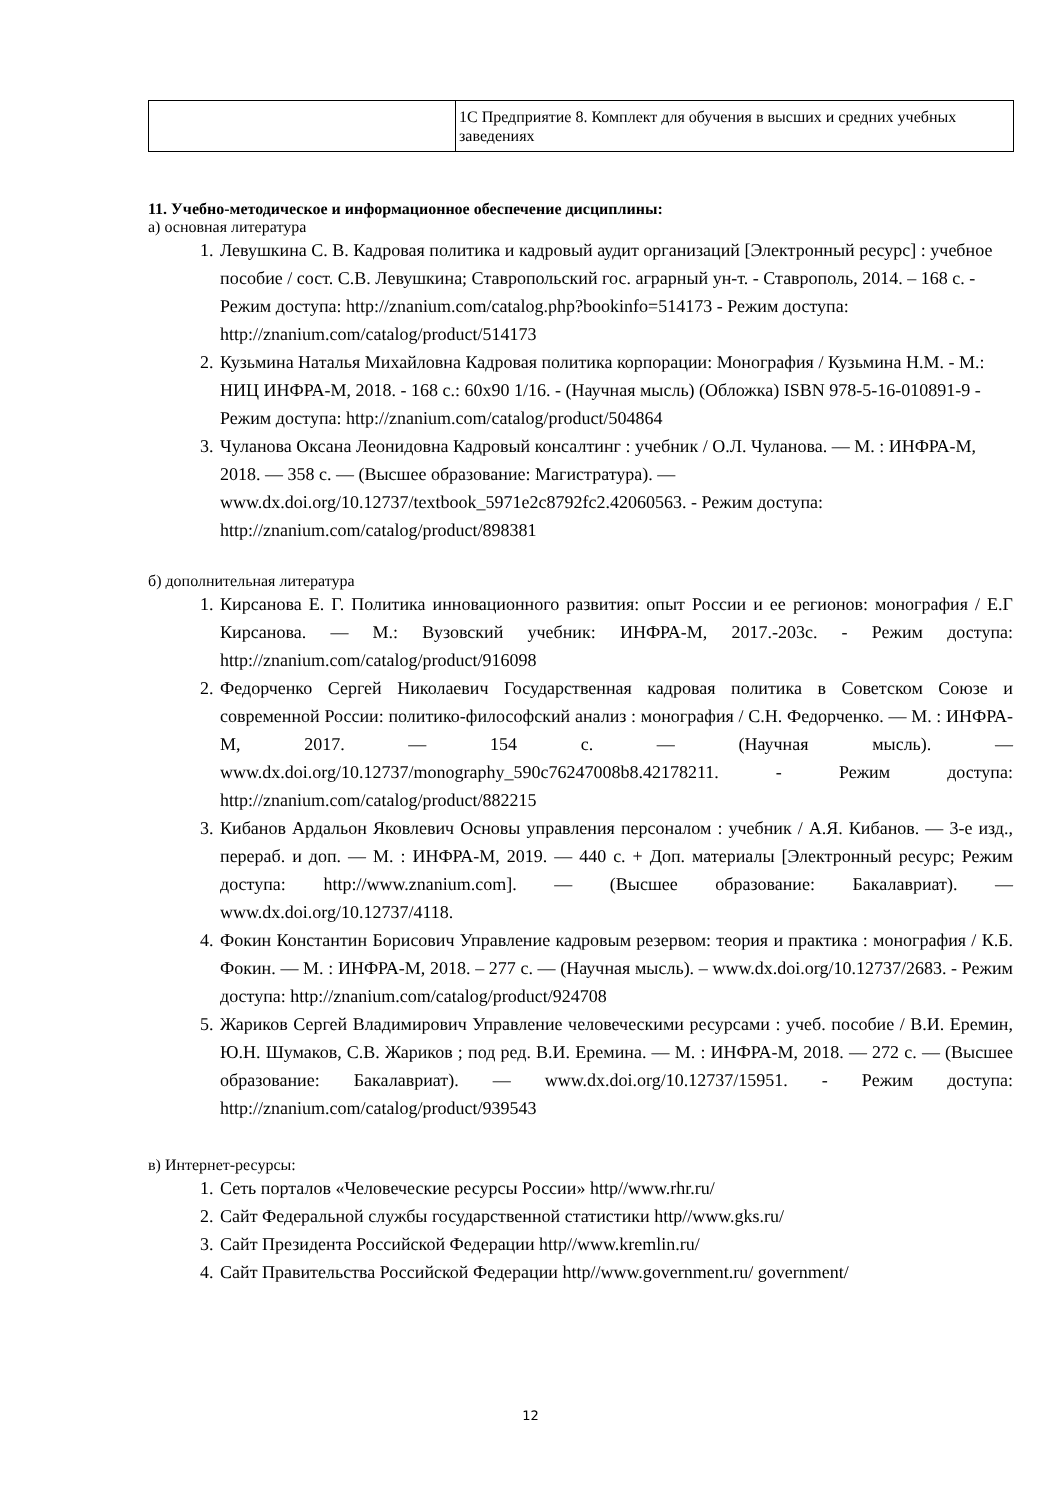| | 1С Предприятие 8. Комплект для обучения в высших и средних учебных заведениях |
11. Учебно-методическое и информационное обеспечение дисциплины:
а) основная литература
1. Левушкина С. В. Кадровая политика и кадровый аудит организаций [Электронный ресурс] : учебное пособие / сост. С.В. Левушкина; Ставропольский гос. аграрный ун-т. - Ставрополь, 2014. – 168 с. - Режим доступа: http://znanium.com/catalog.php?bookinfo=514173 - Режим доступа: http://znanium.com/catalog/product/514173
2. Кузьмина Наталья Михайловна Кадровая политика корпорации: Монография / Кузьмина Н.М. - М.: НИЦ ИНФРА-М, 2018. - 168 с.: 60x90 1/16. - (Научная мысль) (Обложка) ISBN 978-5-16-010891-9 - Режим доступа: http://znanium.com/catalog/product/504864
3. Чуланова Оксана Леонидовна Кадровый консалтинг : учебник / О.Л. Чуланова. — М. : ИНФРА-М, 2018. — 358 с. — (Высшее образование: Магистратура). — www.dx.doi.org/10.12737/textbook_5971e2c8792fc2.42060563. - Режим доступа: http://znanium.com/catalog/product/898381
б) дополнительная литература
1. Кирсанова Е. Г. Политика инновационного развития: опыт России и ее регионов: монография / Е.Г Кирсанова. — М.: Вузовский учебник: ИНФРА-М, 2017.-203с. - Режим доступа: http://znanium.com/catalog/product/916098
2. Федорченко Сергей Николаевич Государственная кадровая политика в Советском Союзе и современной России: политико-философский анализ : монография / С.Н. Федорченко. — М. : ИНФРА-М, 2017. — 154 с. — (Научная мысль). — www.dx.doi.org/10.12737/monography_590c76247008b8.42178211. - Режим доступа: http://znanium.com/catalog/product/882215
3. Кибанов Ардальон Яковлевич Основы управления персоналом : учебник / А.Я. Кибанов. — 3-е изд., перераб. и доп. — М. : ИНФРА-М, 2019. — 440 с. + Доп. материалы [Электронный ресурс; Режим доступа: http://www.znanium.com]. — (Высшее образование: Бакалавриат). — www.dx.doi.org/10.12737/4118.
4. Фокин Константин Борисович Управление кадровым резервом: теория и практика : монография / К.Б. Фокин. — М. : ИНФРА-М, 2018. – 277 с. — (Научная мысль). – www.dx.doi.org/10.12737/2683. - Режим доступа: http://znanium.com/catalog/product/924708
5. Жариков Сергей Владимирович Управление человеческими ресурсами : учеб. пособие / В.И. Еремин, Ю.Н. Шумаков, С.В. Жариков ; под ред. В.И. Еремина. — М. : ИНФРА-М, 2018. — 272 с. — (Высшее образование: Бакалавриат). — www.dx.doi.org/10.12737/15951. - Режим доступа: http://znanium.com/catalog/product/939543
в) Интернет-ресурсы:
1. Сеть порталов «Человеческие ресурсы России» http//www.rhr.ru/
2. Сайт Федеральной службы государственной статистики http//www.gks.ru/
3. Сайт Президента Российской Федерации http//www.kremlin.ru/
4. Сайт Правительства Российской Федерации http//www.government.ru/ government/
12